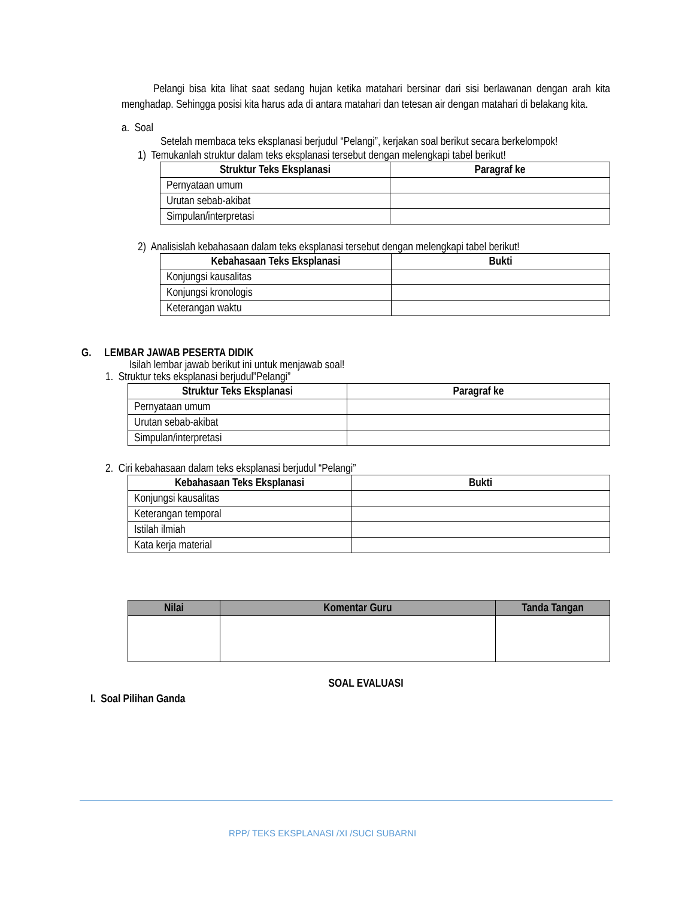Pelangi bisa kita lihat saat sedang hujan ketika matahari bersinar dari sisi berlawanan dengan arah kita menghadap. Sehingga posisi kita harus ada di antara matahari dan tetesan air dengan matahari di belakang kita.
a. Soal
Setelah membaca teks eksplanasi berjudul “Pelangi”, kerjakan soal berikut secara berkelompok!
1) Temukanlah struktur dalam teks eksplanasi tersebut dengan melengkapi tabel berikut!
| Struktur Teks Eksplanasi | Paragraf ke |
| --- | --- |
| Pernyataan umum | |
| Urutan sebab-akibat | |
| Simpulan/interpretasi | |
2) Analisislah kebahasaan dalam teks eksplanasi tersebut dengan melengkapi tabel berikut!
| Kebahasaan Teks Eksplanasi | Bukti |
| --- | --- |
| Konjungsi kausalitas | |
| Konjungsi kronologis | |
| Keterangan waktu | |
G. LEMBAR JAWAB PESERTA DIDIK
Isilah lembar jawab berikut ini untuk menjawab soal!
1. Struktur teks eksplanasi berjudul”Pelangi”
| Struktur Teks Eksplanasi | Paragraf ke |
| --- | --- |
| Pernyataan umum | |
| Urutan sebab-akibat | |
| Simpulan/interpretasi | |
2. Ciri kebahasaan dalam teks eksplanasi berjudul “Pelangi”
| Kebahasaan Teks Eksplanasi | Bukti |
| --- | --- |
| Konjungsi kausalitas | |
| Keterangan temporal | |
| Istilah ilmiah | |
| Kata kerja material | |
| Nilai | Komentar Guru | Tanda Tangan |
| --- | --- | --- |
SOAL EVALUASI
I. Soal Pilihan Ganda
RPP/ TEKS EKSPLANASI /XI /SUCI SUBARNI